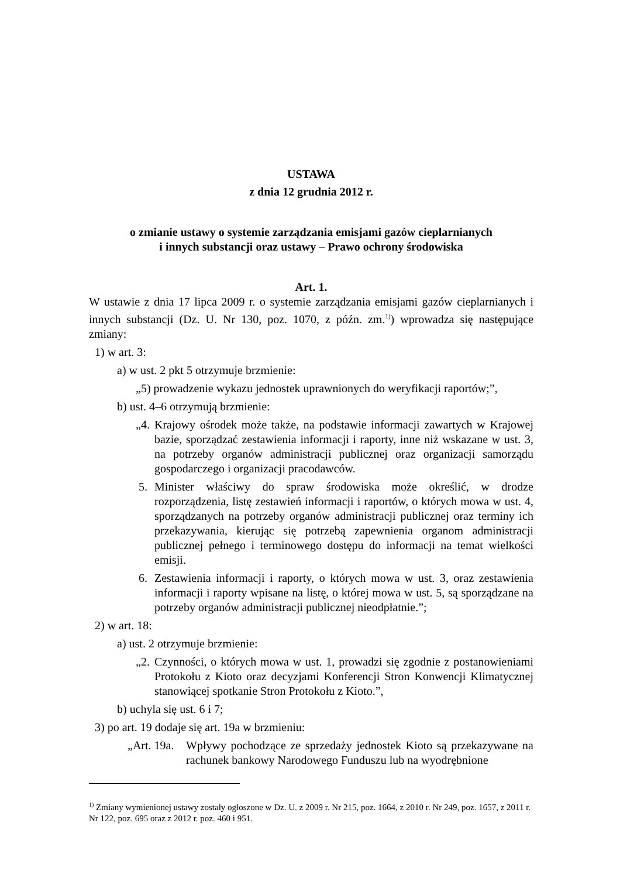USTAWA
z dnia 12 grudnia 2012 r.
o zmianie ustawy o systemie zarządzania emisjami gazów cieplarnianych
i innych substancji oraz ustawy – Prawo ochrony środowiska
Art. 1.
W ustawie z dnia 17 lipca 2009 r. o systemie zarządzania emisjami gazów cieplarnianych i innych substancji (Dz. U. Nr 130, poz. 1070, z późn. zm.<sup>1)</sup>) wprowadza się następujące zmiany:
1) w art. 3:
a) w ust. 2 pkt 5 otrzymuje brzmienie:
„5) prowadzenie wykazu jednostek uprawnionych do weryfikacji raportów;”,
b) ust. 4–6 otrzymują brzmienie:
„4. Krajowy ośrodek może także, na podstawie informacji zawartych w Krajowej bazie, sporządzać zestawienia informacji i raporty, inne niż wskazane w ust. 3, na potrzeby organów administracji publicznej oraz organizacji samorządu gospodarczego i organizacji pracodawców.
5. Minister właściwy do spraw środowiska może określić, w drodze rozporządzenia, listę zestawień informacji i raportów, o których mowa w ust. 4, sporządzanych na potrzeby organów administracji publicznej oraz terminy ich przekazywania, kierując się potrzebą zapewnienia organom administracji publicznej pełnego i terminowego dostępu do informacji na temat wielkości emisji.
6. Zestawienia informacji i raporty, o których mowa w ust. 3, oraz zestawienia informacji i raporty wpisane na listę, o której mowa w ust. 5, są sporządzane na potrzeby organów administracji publicznej nieodpłatnie.”;
2) w art. 18:
a) ust. 2 otrzymuje brzmienie:
„2. Czynności, o których mowa w ust. 1, prowadzi się zgodnie z postanowieniami Protokołu z Kioto oraz decyzjami Konferencji Stron Konwencji Klimatycznej stanowiącej spotkanie Stron Protokołu z Kioto.”,
b) uchyla się ust. 6 i 7;
3) po art. 19 dodaje się art. 19a w brzmieniu:
„Art. 19a. Wpływy pochodzące ze sprzedaży jednostek Kioto są przekazywane na rachunek bankowy Narodowego Funduszu lub na wyodrębnione
<sup>1)</sup> Zmiany wymienionej ustawy zostały ogłoszone w Dz. U. z 2009 r. Nr 215, poz. 1664, z 2010 r. Nr 249, poz. 1657, z 2011 r. Nr 122, poz. 695 oraz z 2012 r. poz. 460 i 951.